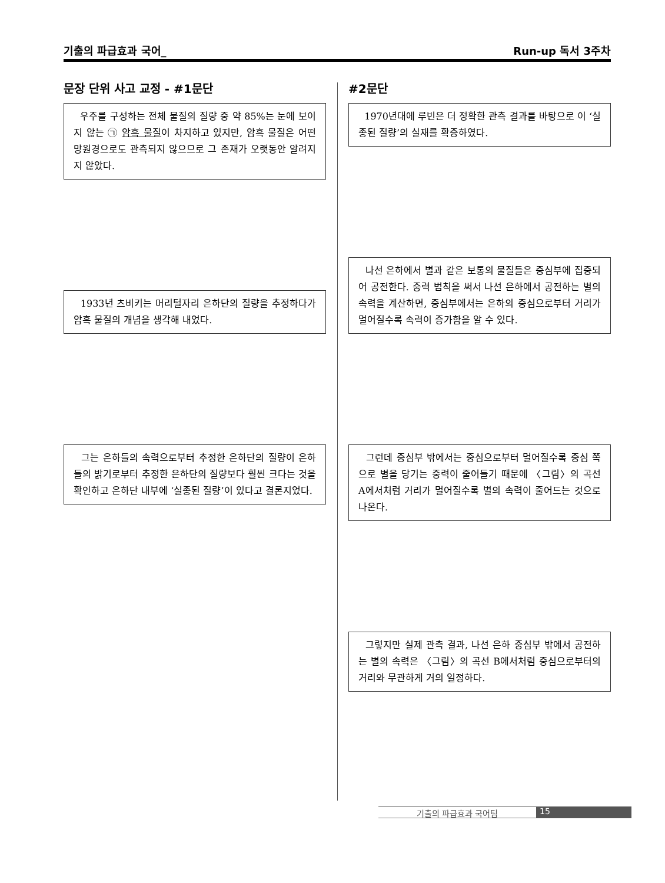기출의 파급효과 국어_ Run-up 독서 3주차
문장 단위 사고 교정 - #1문단 #2문단
우주를 구성하는 전체 물질의 질량 중 약 85%는 눈에 보이지 않는 ㉠ 암흑 물질이 차지하고 있지만, 암흑 물질은 어떤 망원경으로도 관측되지 않으므로 그 존재가 오랫동안 알려지지 않았다.
1933년 츠비키는 머리털자리 은하단의 질량을 추정하다가 암흑 물질의 개념을 생각해 내었다.
그는 은하들의 속력으로부터 추정한 은하단의 질량이 은하들의 밝기로부터 추정한 은하단의 질량보다 훨씬 크다는 것을 확인하고 은하단 내부에 ‘실종된 질량’이 있다고 결론지었다.
1970년대에 루빈은 더 정확한 관측 결과를 바탕으로 이 ‘실종된 질량’의 실재를 확증하였다.
나선 은하에서 별과 같은 보통의 물질들은 중심부에 집중되어 공전한다. 중력 법칙을 써서 나선 은하에서 공전하는 별의 속력을 계산하면, 중심부에서는 은하의 중심으로부터 거리가 멀어질수록 속력이 증가함을 알 수 있다.
그런데 중심부 밖에서는 중심으로부터 멀어질수록 중심 쪽으로 별을 당기는 중력이 줄어들기 때문에 〈그림〉의 곡선 A에서처럼 거리가 멀어질수록 별의 속력이 줄어드는 것으로 나온다.
그렇지만 실제 관측 결과, 나선 은하 중심부 밖에서 공전하는 별의 속력은 〈그림〉의 곡선 B에서처럼 중심으로부터의 거리와 무관하게 거의 일정하다.
기출의 파급효과 국어팀 15